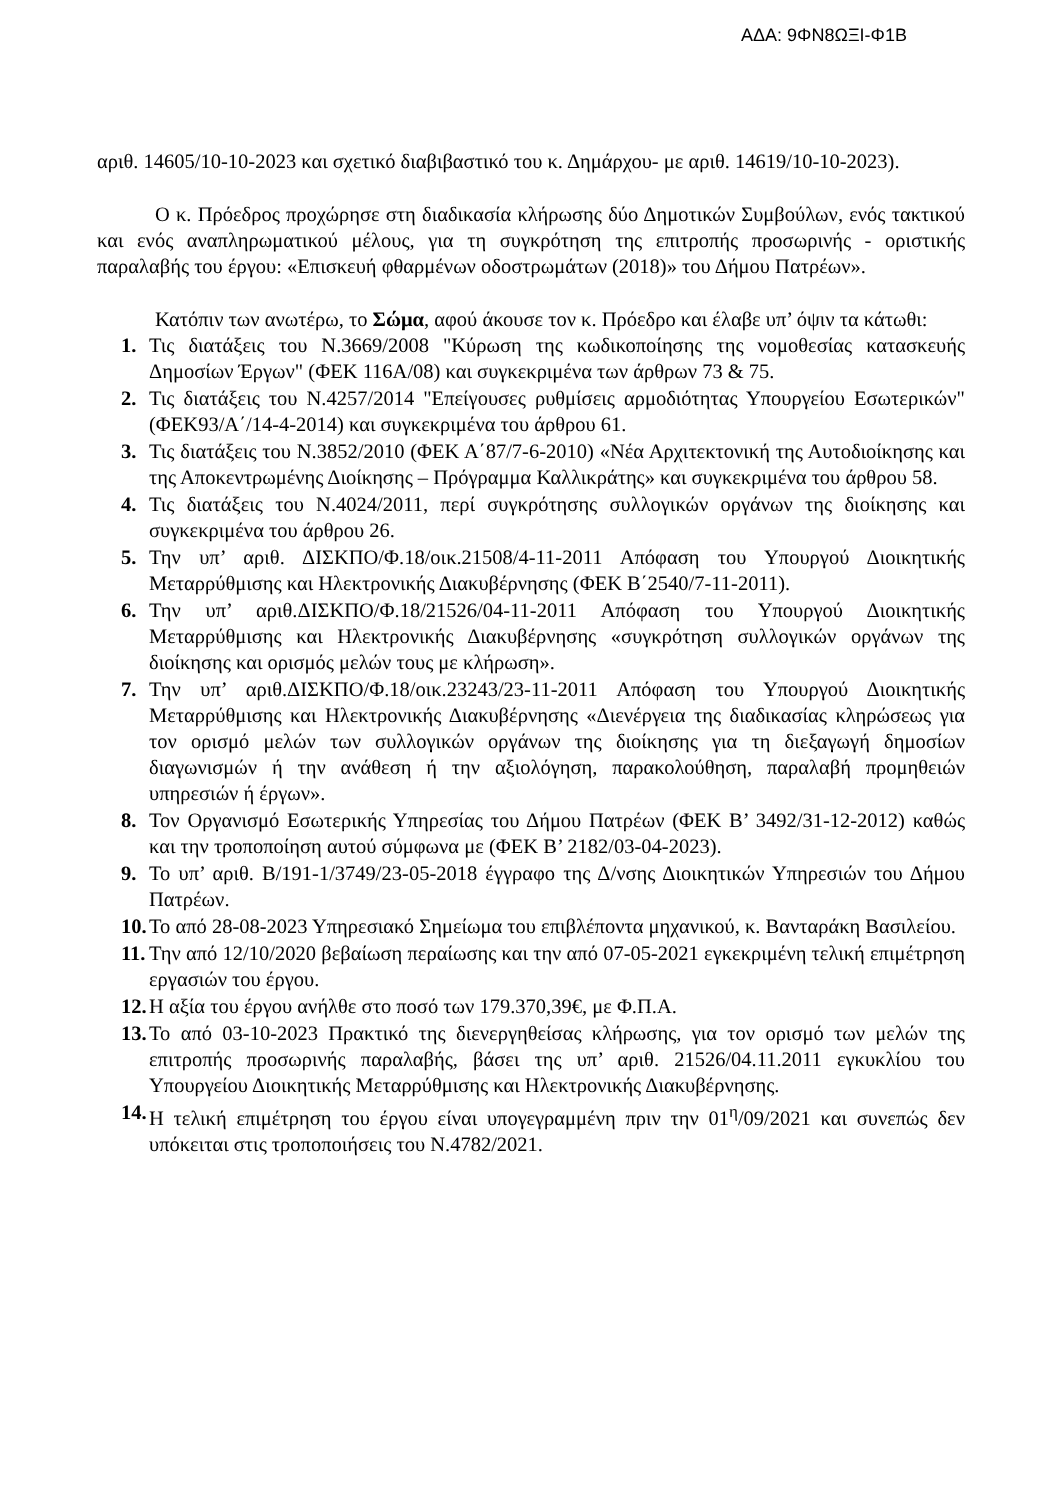ΑΔΑ: 9ΦΝ8ΩΞΙ-Φ1Β
αριθ. 14605/10-10-2023 και σχετικό διαβιβαστικό του κ. Δημάρχου- με αριθ. 14619/10-10-2023).
Ο κ. Πρόεδρος προχώρησε στη διαδικασία κλήρωσης δύο Δημοτικών Συμβούλων, ενός τακτικού και ενός αναπληρωματικού μέλους, για τη συγκρότηση της επιτροπής προσωρινής - οριστικής παραλαβής του έργου: «Επισκευή φθαρμένων οδοστρωμάτων (2018)» του Δήμου Πατρέων».
Κατόπιν των ανωτέρω, το Σώμα, αφού άκουσε τον κ. Πρόεδρο και έλαβε υπ’ όψιν τα κάτωθι:
1. Τις διατάξεις του Ν.3669/2008 "Κύρωση της κωδικοποίησης της νομοθεσίας κατασκευής Δημοσίων Έργων" (ΦΕΚ 116Α/08) και συγκεκριμένα των άρθρων 73 & 75.
2. Τις διατάξεις του Ν.4257/2014 "Επείγουσες ρυθμίσεις αρμοδιότητας Υπουργείου Εσωτερικών" (ΦΕΚ93/Α΄/14-4-2014) και συγκεκριμένα του άρθρου 61.
3. Τις διατάξεις του Ν.3852/2010 (ΦΕΚ Α΄87/7-6-2010) «Νέα Αρχιτεκτονική της Αυτοδιοίκησης και της Αποκεντρωμένης Διοίκησης – Πρόγραμμα Καλλικράτης» και συγκεκριμένα του άρθρου 58.
4. Τις διατάξεις του Ν.4024/2011, περί συγκρότησης συλλογικών οργάνων της διοίκησης και συγκεκριμένα του άρθρου 26.
5. Την υπ’ αριθ. ΔΙΣΚΠΟ/Φ.18/οικ.21508/4-11-2011 Απόφαση του Υπουργού Διοικητικής Μεταρρύθμισης και Ηλεκτρονικής Διακυβέρνησης (ΦΕΚ Β΄2540/7-11-2011).
6. Την υπ’ αριθ.ΔΙΣΚΠΟ/Φ.18/21526/04-11-2011 Απόφαση του Υπουργού Διοικητικής Μεταρρύθμισης και Ηλεκτρονικής Διακυβέρνησης «συγκρότηση συλλογικών οργάνων της διοίκησης και ορισμός μελών τους με κλήρωση».
7. Την υπ’ αριθ.ΔΙΣΚΠΟ/Φ.18/οικ.23243/23-11-2011 Απόφαση του Υπουργού Διοικητικής Μεταρρύθμισης και Ηλεκτρονικής Διακυβέρνησης «Διενέργεια της διαδικασίας κληρώσεως για τον ορισμό μελών των συλλογικών οργάνων της διοίκησης για τη διεξαγωγή δημοσίων διαγωνισμών ή την ανάθεση ή την αξιολόγηση, παρακολούθηση, παραλαβή προμηθειών υπηρεσιών ή έργων».
8. Τον Οργανισμό Εσωτερικής Υπηρεσίας του Δήμου Πατρέων (ΦΕΚ Β’ 3492/31-12-2012) καθώς και την τροποποίηση αυτού σύμφωνα με (ΦΕΚ Β’ 2182/03-04-2023).
9. Το υπ’ αριθ. Β/191-1/3749/23-05-2018 έγγραφο της Δ/νσης Διοικητικών Υπηρεσιών του Δήμου Πατρέων.
10. Το από 28-08-2023 Υπηρεσιακό Σημείωμα του επιβλέποντα μηχανικού, κ. Βανταράκη Βασιλείου.
11. Την από 12/10/2020 βεβαίωση περαίωσης και την από 07-05-2021 εγκεκριμένη τελική επιμέτρηση εργασιών του έργου.
12. Η αξία του έργου ανήλθε στο ποσό των 179.370,39€, με Φ.Π.Α.
13. Το από 03-10-2023 Πρακτικό της διενεργηθείσας κλήρωσης, για τον ορισμό των μελών της επιτροπής προσωρινής παραλαβής, βάσει της υπ’ αριθ. 21526/04.11.2011 εγκυκλίου του Υπουργείου Διοικητικής Μεταρρύθμισης και Ηλεκτρονικής Διακυβέρνησης.
14. Η τελική επιμέτρηση του έργου είναι υπογεγραμμένη πριν την 01<sup>η</sup>/09/2021 και συνεπώς δεν υπόκειται στις τροποποιήσεις του Ν.4782/2021.